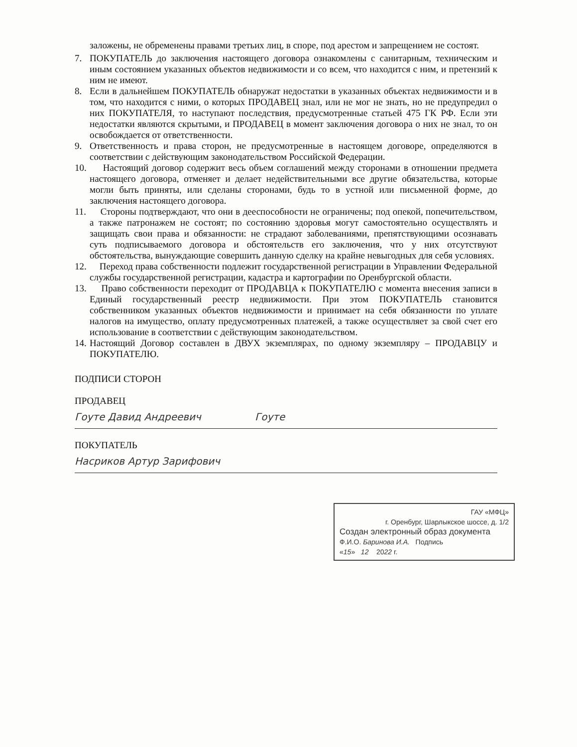заложены, не обременены правами третьих лиц, в споре, под арестом и запрещением не состоят.
7. ПОКУПАТЕЛЬ до заключения настоящего договора ознакомлены с санитарным, техническим и иным состоянием указанных объектов недвижимости и со всем, что находится с ним, и претензий к ним не имеют.
8. Если в дальнейшем ПОКУПАТЕЛЬ обнаружат недостатки в указанных объектах недвижимости и в том, что находится с ними, о которых ПРОДАВЕЦ знал, или не мог не знать, но не предупредил о них ПОКУПАТЕЛЯ, то наступают последствия, предусмотренные статьей 475 ГК РФ. Если эти недостатки являются скрытыми, и ПРОДАВЕЦ в момент заключения договора о них не знал, то он освобождается от ответственности.
9. Ответственность и права сторон, не предусмотренные в настоящем договоре, определяются в соответствии с действующим законодательством Российской Федерации.
10.
Настоящий договор содержит весь объем соглашений между сторонами в отношении предмета настоящего договора, отменяет и делает недействительными все другие обязательства, которые могли быть приняты, или сделаны сторонами, будь то в устной или письменной форме, до заключения настоящего договора.
11.
Стороны подтверждают, что они в дееспособности не ограничены; под опекой, попечительством, а также патронажем не состоят; по состоянию здоровья могут самостоятельно осуществлять и защищать свои права и обязанности: не страдают заболеваниями, препятствующими осознавать суть подписываемого договора и обстоятельств его заключения, что у них отсутствуют обстоятельства, вынуждающие совершить данную сделку на крайне невыгодных для себя условиях.
12.
Переход права собственности подлежит государственной регистрации в Управлении Федеральной службы государственной регистрации, кадастра и картографии по Оренбургской области.
13.
Право собственности переходит от ПРОДАВЦА к ПОКУПАТЕЛЮ с момента внесения записи в Единый государственный реестр недвижимости. При этом ПОКУПАТЕЛЬ становится собственником указанных объектов недвижимости и принимает на себя обязанности по уплате налогов на имущество, оплату предусмотренных платежей, а также осуществляет за свой счет его использование в соответствии с действующим законодательством.
14.
Настоящий Договор составлен в ДВУХ экземплярах, по одному экземпляру – ПРОДАВЦУ и ПОКУПАТЕЛЮ.
ПОДПИСИ СТОРОН
ПРОДАВЕЦ
Гоуте Давид Андреевич Гоуте
ПОКУПАТЕЛЬ
Насриков Артур Зарифович
ГАУ «МФЦ»
г. Оренбург, Шарлыкское шоссе, д. 1/2
Создан электронный образ документа
Ф.И.О. Баринова И.А. Подпись
«15» 12 2022 г.